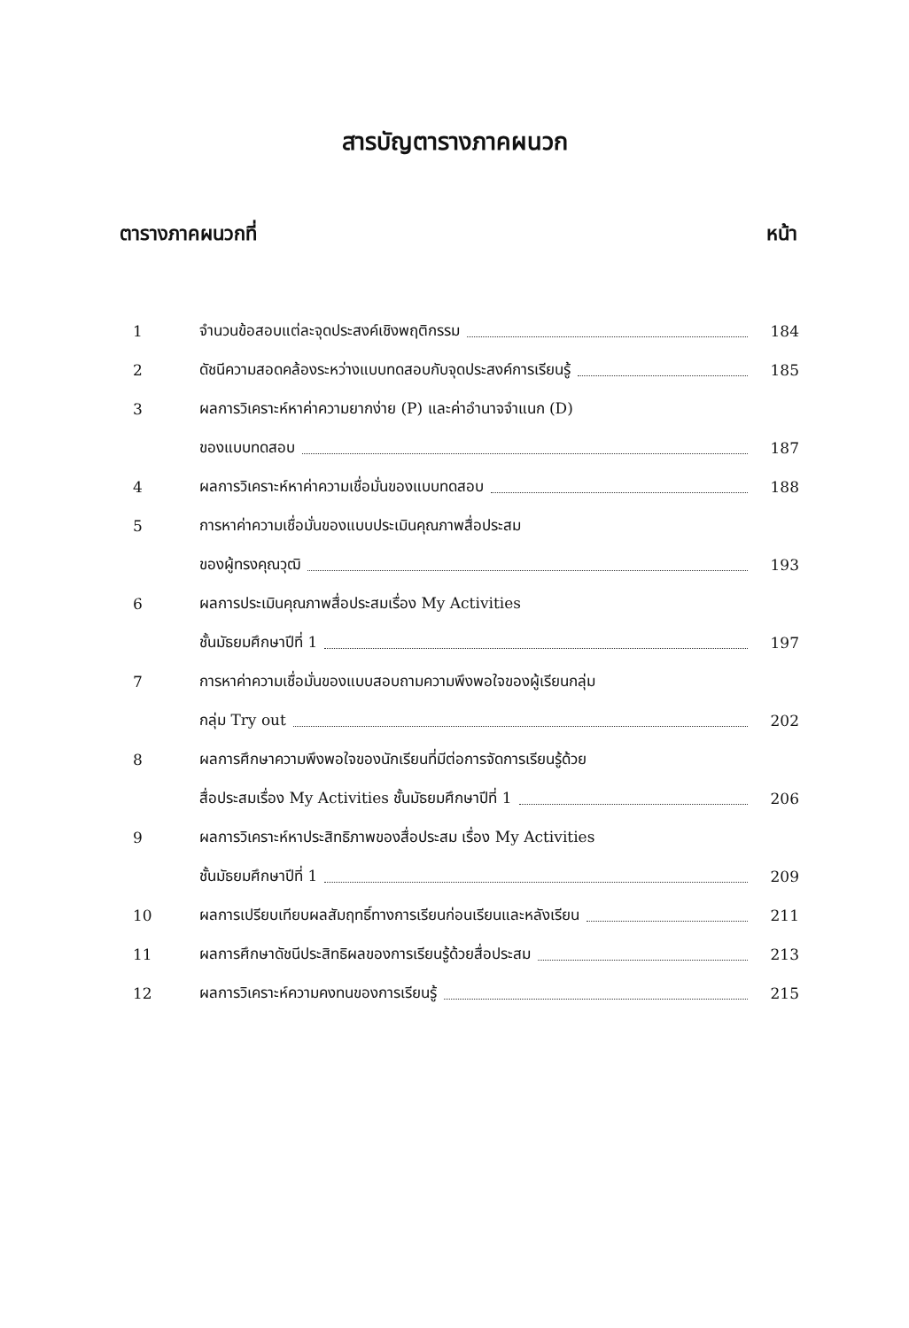สารบัญตารางภาคผนวก
ตารางภาคผนวกที่ หน้า
| 1 | จำนวนข้อสอบแต่ละจุดประสงค์เชิงพฤติกรรม | 184 |
| 2 | ดัชนีความสอดคล้องระหว่างแบบทดสอบกับจุดประสงค์การเรียนรู้ | 185 |
| 3 | ผลการวิเคราะห์หาค่าความยากง่าย (P) และค่าอำนาจจำแนก (D) | |
| | ของแบบทดสอบ | 187 |
| 4 | ผลการวิเคราะห์หาค่าความเชื่อมั่นของแบบทดสอบ | 188 |
| 5 | การหาค่าความเชื่อมั่นของแบบประเมินคุณภาพสื่อประสม | |
| | ของผู้ทรงคุณวุฒิ | 193 |
| 6 | ผลการประเมินคุณภาพสื่อประสมเรื่อง My Activities | |
| | ชั้นมัธยมศึกษาปีที่ 1 | 197 |
| 7 | การหาค่าความเชื่อมั่นของแบบสอบถามความพึงพอใจของผู้เรียนกลุ่ม | |
| | กลุ่ม Try out | 202 |
| 8 | ผลการศึกษาความพึงพอใจของนักเรียนที่มีต่อการจัดการเรียนรู้ด้วย | |
| | สื่อประสมเรื่อง My Activities ชั้นมัธยมศึกษาปีที่ 1 | 206 |
| 9 | ผลการวิเคราะห์หาประสิทธิภาพของสื่อประสม เรื่อง My Activities | |
| | ชั้นมัธยมศึกษาปีที่ 1 | 209 |
| 10 | ผลการเปรียบเทียบผลสัมฤทธิ์ทางการเรียนก่อนเรียนและหลังเรียน | 211 |
| 11 | ผลการศึกษาดัชนีประสิทธิผลของการเรียนรู้ด้วยสื่อประสม | 213 |
| 12 | ผลการวิเคราะห์ความคงทนของการเรียนรู้ | 215 |